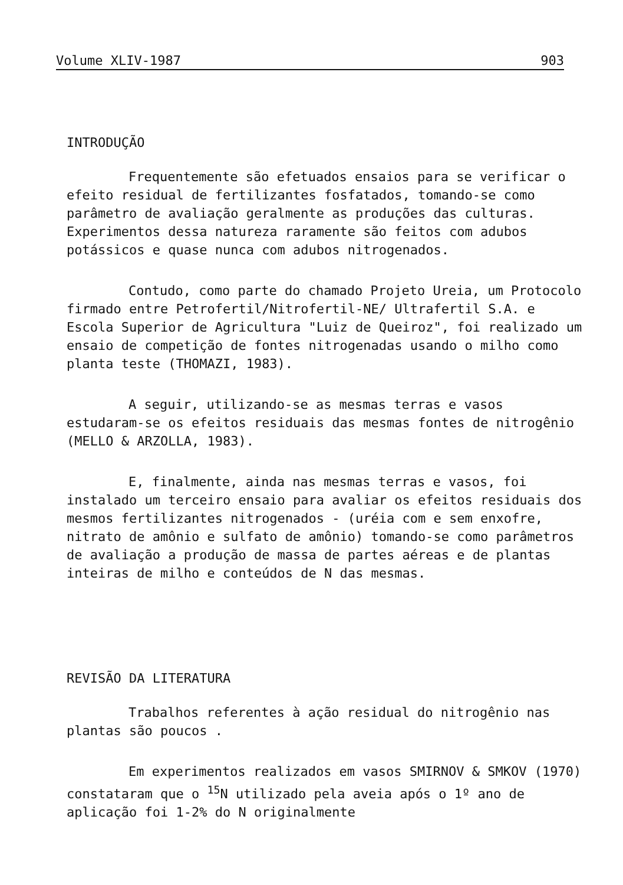Volume XLIV-1987 903
INTRODUÇÃO
Frequentemente são efetuados ensaios para se verificar o efeito residual de fertilizantes fosfatados, tomando-se como parâmetro de avaliação geralmente as produções das culturas. Experimentos dessa natureza raramente são feitos com adubos potássicos e quase nunca com adubos nitrogenados.
Contudo, como parte do chamado Projeto Ureia, um Protocolo firmado entre Petrofertil/Nitrofertil-NE/ Ultrafertil S.A. e Escola Superior de Agricultura "Luiz de Queiroz", foi realizado um ensaio de competição de fontes nitrogenadas usando o milho como planta teste (THOMAZI, 1983).
A seguir, utilizando-se as mesmas terras e vasos estudaram-se os efeitos residuais das mesmas fontes de nitrogênio (MELLO & ARZOLLA, 1983).
E, finalmente, ainda nas mesmas terras e vasos, foi instalado um terceiro ensaio para avaliar os efeitos residuais dos mesmos fertilizantes nitrogenados - (uréia com e sem enxofre, nitrato de amônio e sulfato de amônio) tomando-se como parâmetros de avaliação a produção de massa de partes aéreas e de plantas inteiras de milho e conteúdos de N das mesmas.
REVISÃO DA LITERATURA
Trabalhos referentes à ação residual do nitrogênio nas plantas são poucos .
Em experimentos realizados em vasos SMIRNOV & SMKOV (1970) constataram que o <sup>15</sup>N utilizado pela aveia após o 1º ano de aplicação foi 1-2% do N originalmente